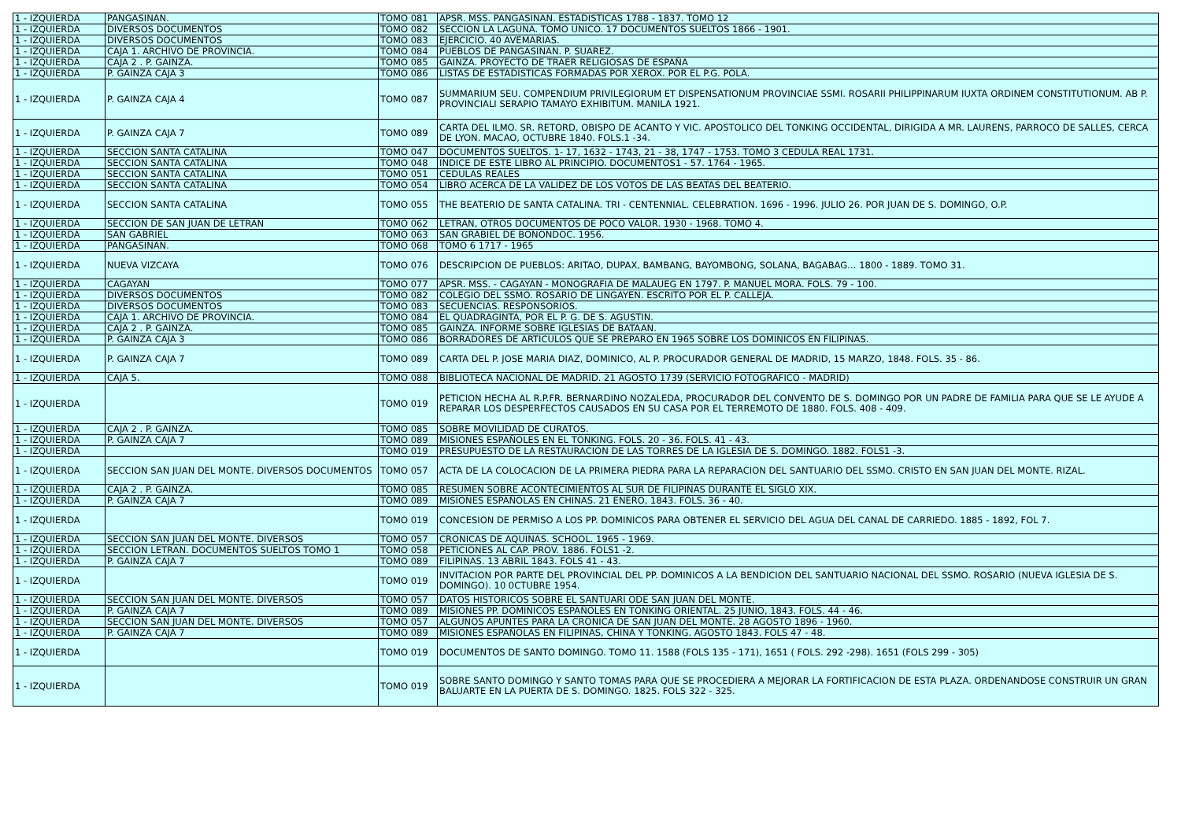| 1 - IZQUIERDA | PANGASINAN. | TOMO 081 | APSR. MSS. PANGASINAN. ESTADISTICAS 1788 - 1837. TOMO 12 |
| 1 - IZQUIERDA | DIVERSOS DOCUMENTOS | TOMO 082 | SECCION LA LAGUNA. TOMO UNICO. 17 DOCUMENTOS SUELTOS 1866 - 1901. |
| 1 - IZQUIERDA | DIVERSOS DOCUMENTOS | TOMO 083 | EJERCICIO. 40 AVEMARIAS. |
| 1 - IZQUIERDA | CAJA 1. ARCHIVO DE PROVINCIA. | TOMO 084 | PUEBLOS DE PANGASINAN. P. SUAREZ. |
| 1 - IZQUIERDA | CAJA 2 . P. GAINZA. | TOMO 085 | GAINZA. PROYECTO DE TRAER RELIGIOSAS DE ESPAÑA |
| 1 - IZQUIERDA | P. GAINZA CAJA 3 | TOMO 086 | LISTAS DE ESTADISTICAS FORMADAS POR XEROX. POR EL P.G. POLA. |
| 1 - IZQUIERDA | P. GAINZA CAJA 4 | TOMO 087 | SUMMARIUM SEU. COMPENDIUM PRIVILEGIORUM ET DISPENSATIONUM PROVINCIAE SSMI. ROSARII PHILIPPINARUM IUXTA ORDINEM CONSTITUTIONUM. AB P. PROVINCIALI SERAPIO TAMAYO EXHIBITUM. MANILA 1921. |
| 1 - IZQUIERDA | P. GAINZA CAJA 7 | TOMO 089 | CARTA DEL ILMO. SR. RETORD, OBISPO DE ACANTO Y VIC. APOSTOLICO DEL TONKING OCCIDENTAL, DIRIGIDA A MR. LAURENS, PARROCO DE SALLES, CERCA DE LYON. MACAO, OCTUBRE 1840. FOLS.1 -34. |
| 1 - IZQUIERDA | SECCION SANTA CATALINA | TOMO 047 | DOCUMENTOS SUELTOS. 1- 17, 1632 - 1743, 21 - 38, 1747 - 1753. TOMO 3 CEDULA REAL 1731. |
| 1 - IZQUIERDA | SECCION SANTA CATALINA | TOMO 048 | INDICE DE ESTE LIBRO AL PRINCIPIO. DOCUMENTOS1 - 57. 1764 - 1965. |
| 1 - IZQUIERDA | SECCION SANTA CATALINA | TOMO 051 | CEDULAS REALES |
| 1 - IZQUIERDA | SECCION SANTA CATALINA | TOMO 054 | LIBRO ACERCA DE LA VALIDEZ DE LOS VOTOS DE LAS BEATAS DEL BEATERIO. |
| 1 - IZQUIERDA | SECCION SANTA CATALINA | TOMO 055 | THE BEATERIO DE SANTA CATALINA. TRI - CENTENNIAL. CELEBRATION. 1696 - 1996. JULIO 26. POR JUAN DE S. DOMINGO, O.P. |
| 1 - IZQUIERDA | SECCION DE SAN JUAN DE LETRAN | TOMO 062 | LETRAN, OTROS DOCUMENTOS DE POCO VALOR. 1930 - 1968. TOMO 4. |
| 1 - IZQUIERDA | SAN GABRIEL | TOMO 063 | SAN GRABIEL DE BONONDOC. 1956. |
| 1 - IZQUIERDA | PANGASINAN. | TOMO 068 | TOMO 6 1717 - 1965 |
| 1 - IZQUIERDA | NUEVA VIZCAYA | TOMO 076 | DESCRIPCION DE PUEBLOS: ARITAO, DUPAX, BAMBANG, BAYOMBONG, SOLANA, BAGABAG… 1800 - 1889. TOMO 31. |
| 1 - IZQUIERDA | CAGAYAN | TOMO 077 | APSR. MSS. - CAGAYAN - MONOGRAFIA DE MALAUEG EN 1797. P. MANUEL MORA. FOLS. 79 - 100. |
| 1 - IZQUIERDA | DIVERSOS DOCUMENTOS | TOMO 082 | COLEGIO DEL SSMO. ROSARIO DE LINGAYEN. ESCRITO POR EL P. CALLEJA. |
| 1 - IZQUIERDA | DIVERSOS DOCUMENTOS | TOMO 083 | SECUENCIAS. RESPONSORIOS. |
| 1 - IZQUIERDA | CAJA 1. ARCHIVO DE PROVINCIA. | TOMO 084 | EL QUADRAGINTA, POR EL P. G. DE S. AGUSTIN. |
| 1 - IZQUIERDA | CAJA 2 . P. GAINZA. | TOMO 085 | GAINZA. INFORME SOBRE IGLESIAS DE BATAAN. |
| 1 - IZQUIERDA | P. GAINZA CAJA 3 | TOMO 086 | BORRADORES DE ARTICULOS QUE SE PREPARO EN 1965 SOBRE LOS DOMINICOS EN FILIPINAS. |
| 1 - IZQUIERDA | P. GAINZA CAJA 7 | TOMO 089 | CARTA DEL P. JOSE MARIA DIAZ, DOMINICO, AL P. PROCURADOR GENERAL DE MADRID, 15 MARZO, 1848. FOLS. 35 - 86. |
| 1 - IZQUIERDA | CAJA 5. | TOMO 088 | BIBLIOTECA NACIONAL DE MADRID. 21 AGOSTO 1739 (SERVICIO FOTOGRAFICO - MADRID) |
| 1 - IZQUIERDA | | TOMO 019 | PETICION HECHA AL R.P.FR. BERNARDINO NOZALEDA, PROCURADOR DEL CONVENTO DE S. DOMINGO POR UN PADRE DE FAMILIA PARA QUE SE LE AYUDE A REPARAR LOS DESPERFECTOS CAUSADOS EN SU CASA POR EL TERREMOTO DE 1880. FOLS. 408 - 409. |
| 1 - IZQUIERDA | CAJA 2 . P. GAINZA. | TOMO 085 | SOBRE MOVILIDAD DE CURATOS. |
| 1 - IZQUIERDA | P. GAINZA CAJA 7 | TOMO 089 | MISIONES ESPAÑOLES EN EL TONKING. FOLS. 20 - 36. FOLS. 41 - 43. |
| 1 - IZQUIERDA | | TOMO 019 | PRESUPUESTO DE LA RESTAURACION DE LAS TORRES DE LA IGLESIA DE S. DOMINGO. 1882. FOLS1 -3. |
| 1 - IZQUIERDA | SECCION SAN JUAN DEL MONTE. DIVERSOS DOCUMENTOS | TOMO 057 | ACTA DE LA COLOCACION DE LA PRIMERA PIEDRA PARA LA REPARACION DEL SANTUARIO DEL SSMO. CRISTO EN SAN JUAN DEL MONTE. RIZAL. |
| 1 - IZQUIERDA | CAJA 2 . P. GAINZA. | TOMO 085 | RESUMEN SOBRE ACONTECIMIENTOS AL SUR DE FILIPINAS DURANTE EL SIGLO XIX. |
| 1 - IZQUIERDA | P. GAINZA CAJA 7 | TOMO 089 | MISIONES ESPAÑOLAS EN CHINAS. 21 ENERO, 1843. FOLS. 36 - 40. |
| 1 - IZQUIERDA | | TOMO 019 | CONCESION DE PERMISO A LOS PP. DOMINICOS PARA OBTENER EL SERVICIO DEL AGUA DEL CANAL DE CARRIEDO. 1885 - 1892, FOL 7. |
| 1 - IZQUIERDA | SECCION SAN JUAN DEL MONTE. DIVERSOS | TOMO 057 | CRONICAS DE AQUINAS. SCHOOL. 1965 - 1969. |
| 1 - IZQUIERDA | SECCION LETRAN. DOCUMENTOS SUELTOS TOMO 1 | TOMO 058 | PETICIONES AL CAP. PROV. 1886. FOLS1 -2. |
| 1 - IZQUIERDA | P. GAINZA CAJA 7 | TOMO 089 | FILIPINAS. 13 ABRIL 1843. FOLS 41 - 43. |
| 1 - IZQUIERDA | | TOMO 019 | INVITACION POR PARTE DEL PROVINCIAL DEL PP. DOMINICOS A LA BENDICION DEL SANTUARIO NACIONAL DEL SSMO. ROSARIO (NUEVA IGLESIA DE S. DOMINGO). 10 0CTUBRE 1954. |
| 1 - IZQUIERDA | SECCION SAN JUAN DEL MONTE. DIVERSOS | TOMO 057 | DATOS HISTORICOS SOBRE EL SANTUARI ODE SAN JUAN DEL MONTE. |
| 1 - IZQUIERDA | P. GAINZA CAJA 7 | TOMO 089 | MISIONES PP. DOMINICOS ESPAÑOLES EN TONKING ORIENTAL. 25 JUNIO, 1843. FOLS. 44 - 46. |
| 1 - IZQUIERDA | SECCION SAN JUAN DEL MONTE. DIVERSOS | TOMO 057 | ALGUNOS APUNTES PARA LA CRONICA DE SAN JUAN DEL MONTE. 28 AGOSTO 1896 - 1960. |
| 1 - IZQUIERDA | P. GAINZA CAJA 7 | TOMO 089 | MISIONES ESPAÑOLAS EN FILIPINAS, CHINA Y TONKING. AGOSTO 1843. FOLS 47 - 48. |
| 1 - IZQUIERDA | | TOMO 019 | DOCUMENTOS DE SANTO DOMINGO. TOMO 11. 1588 (FOLS 135 - 171), 1651 ( FOLS. 292 -298). 1651 (FOLS 299 - 305) |
| 1 - IZQUIERDA | | TOMO 019 | SOBRE SANTO DOMINGO Y SANTO TOMAS PARA QUE SE PROCEDIERA A MEJORAR LA FORTIFICACION DE ESTA PLAZA. ORDENANDOSE CONSTRUIR UN GRAN BALUARTE EN LA PUERTA DE S. DOMINGO. 1825. FOLS 322 - 325. |